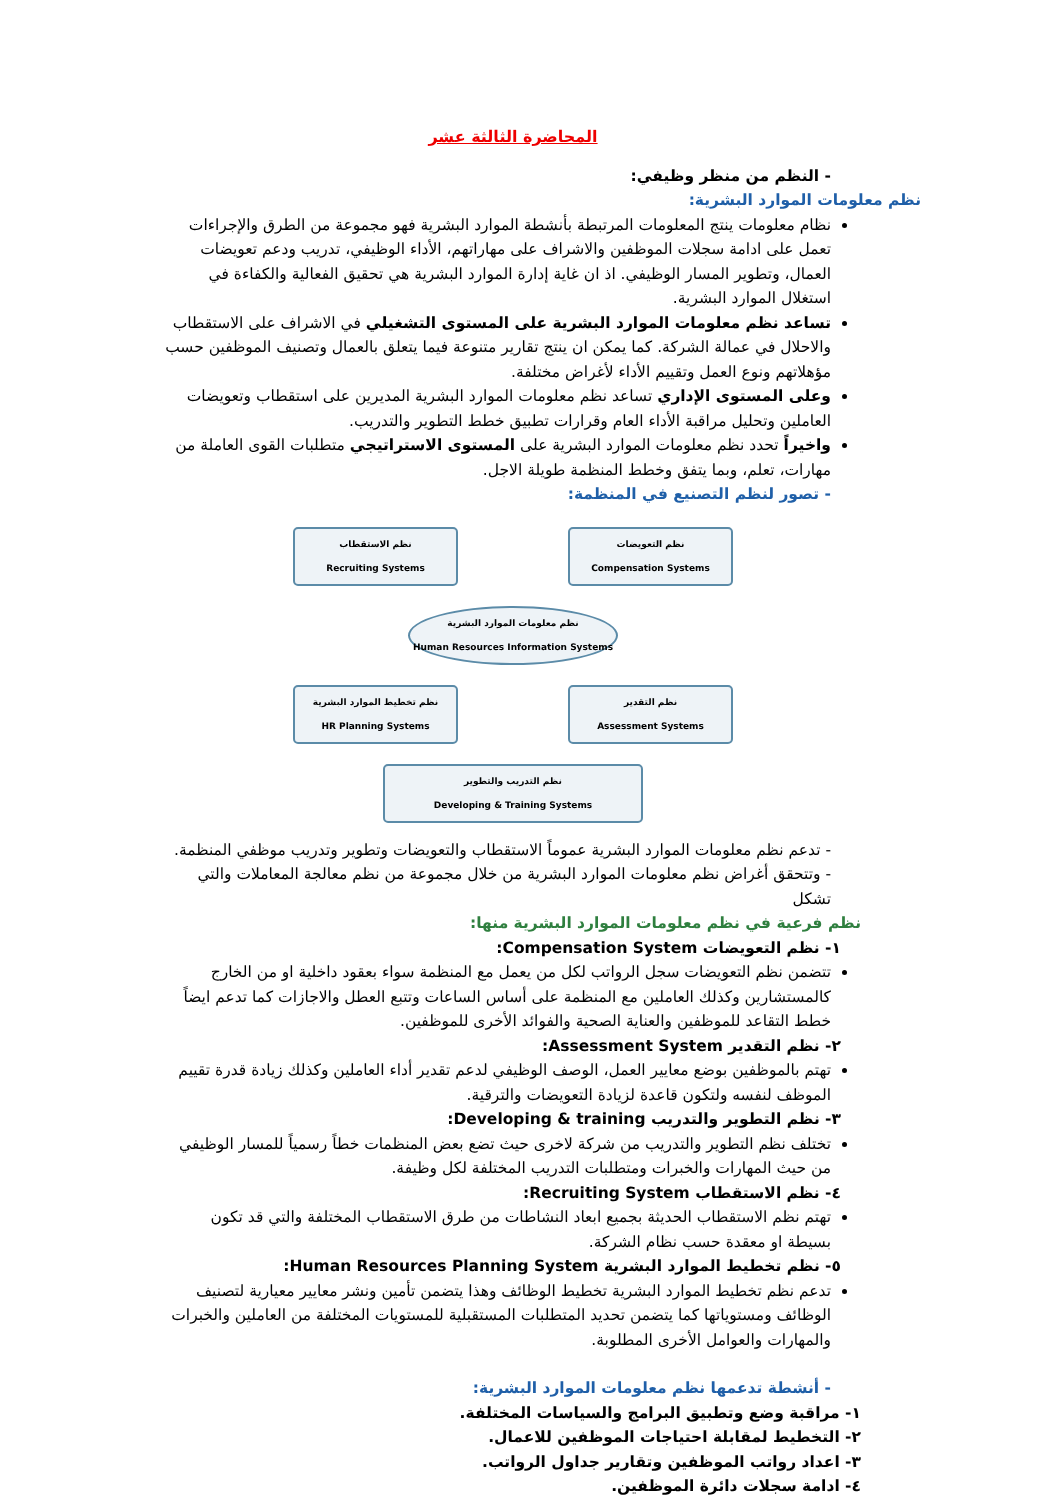المحاضرة الثالثة عشر
- النظم من منظر وظيفي:
نظم معلومات الموارد البشرية:
نظام معلومات ينتج المعلومات المرتبطة بأنشطة الموارد البشرية فهو مجموعة من الطرق والإجراءات تعمل على ادامة سجلات الموظفين والاشراف على مهاراتهم، الأداء الوظيفي، تدريب ودعم تعويضات العمال، وتطوير المسار الوظيفي. اذ ان غاية إدارة الموارد البشرية هي تحقيق الفعالية والكفاءة في استغلال الموارد البشرية.
تساعد نظم معلومات الموارد البشرية على المستوى التشغيلي في الاشراف على الاستقطاب والاحلال في عمالة الشركة. كما يمكن ان ينتج تقارير متنوعة فيما يتعلق بالعمال وتصنيف الموظفين حسب مؤهلاتهم ونوع العمل وتقييم الأداء لأغراض مختلفة.
وعلى المستوى الإداري تساعد نظم معلومات الموارد البشرية المديرين على استقطاب وتعويضات العاملين وتحليل مراقبة الأداء العام وقرارات تطبيق خطط التطوير والتدريب.
واخيراً تحدد نظم معلومات الموارد البشرية على المستوى الاستراتيجي متطلبات القوى العاملة من مهارات، تعلم، وبما يتفق وخطط المنظمة طويلة الاجل.
- تصور لنظم التصنيع في المنظمة:
نظم الاستقطاب
Recruiting Systems
نظم التعويضات
Compensation Systems
نظم معلومات الموارد البشرية
Human Resources Information Systems
نظم تخطيط الموارد البشرية
HR Planning Systems
نظم التقدير
Assessment Systems
نظم التدريب والتطوير
Developing & Training Systems
- تدعم نظم معلومات الموارد البشرية عموماً الاستقطاب والتعويضات وتطوير وتدريب موظفي المنظمة.
- وتتحقق أغراض نظم معلومات الموارد البشرية من خلال مجموعة من نظم معالجة المعاملات والتي تشكل
نظم فرعية في نظم معلومات الموارد البشرية منها:
١- نظم التعويضات Compensation System:
تتضمن نظم التعويضات سجل الرواتب لكل من يعمل مع المنظمة سواء بعقود داخلية او من الخارج كالمستشارين وكذلك العاملين مع المنظمة على أساس الساعات وتتبع العطل والاجازات كما تدعم ايضاً خطط التقاعد للموظفين والعناية الصحية والفوائد الأخرى للموظفين.
٢- نظم التقدير Assessment System:
تهتم بالموظفين بوضع معايير العمل، الوصف الوظيفي لدعم تقدير أداء العاملين وكذلك زيادة قدرة تقييم الموظف لنفسه ولتكون قاعدة لزيادة التعويضات والترقية.
٣- نظم التطوير والتدريب Developing & training:
تختلف نظم التطوير والتدريب من شركة لاخرى حيث تضع بعض المنظمات خطاً رسمياً للمسار الوظيفي من حيث المهارات والخبرات ومتطلبات التدريب المختلفة لكل وظيفة.
٤- نظم الاستقطاب Recruiting System:
تهتم نظم الاستقطاب الحديثة بجميع ابعاد النشاطات من طرق الاستقطاب المختلفة والتي قد تكون بسيطة او معقدة حسب نظام الشركة.
٥- نظم تخطيط الموارد البشرية Human Resources Planning System:
تدعم نظم تخطيط الموارد البشرية تخطيط الوظائف وهذا يتضمن تأمين ونشر معايير معيارية لتصنيف الوظائف ومستوياتها كما يتضمن تحديد المتطلبات المستقبلية للمستويات المختلفة من العاملين والخبرات والمهارات والعوامل الأخرى المطلوبة.
- أنشطة تدعمها نظم معلومات الموارد البشرية:
١- مراقبة وضع وتطبيق البرامج والسياسات المختلفة.
٢- التخطيط لمقابلة احتياجات الموظفين للاعمال.
٣- اعداد رواتب الموظفين وتقارير جداول الرواتب.
٤- ادامة سجلات دائرة الموظفين.